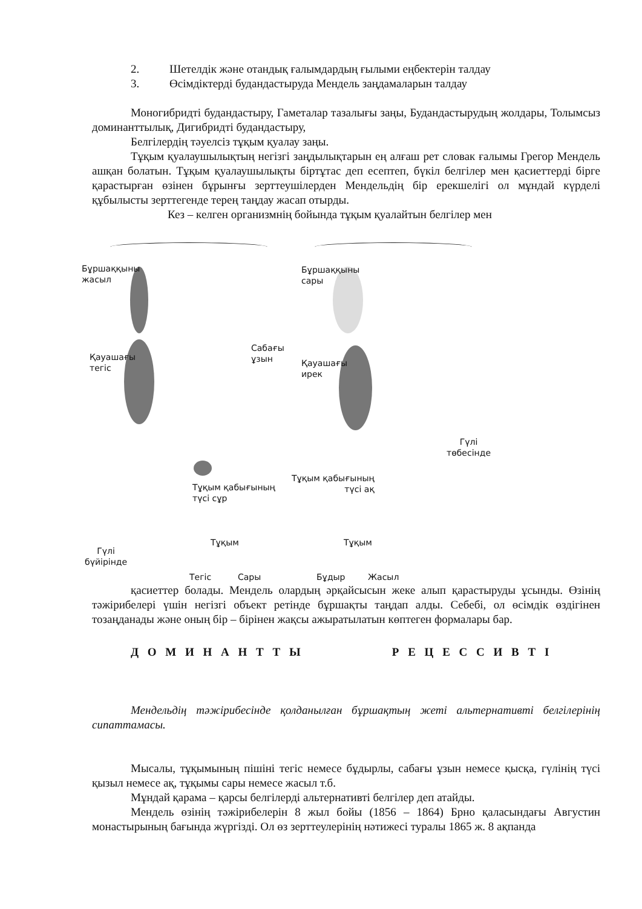2. Шетелдік және отандық ғалымдардың ғылыми еңбектерін талдау
3. Өсімдіктерді будандастыруда Мендель заңдамаларын талдау
Моногибридті будандастыру, Гаметалар тазалығы заңы, Будандастырудың жолдары, Толымсыз доминанттылық, Дигибридті будандастыру,
Белгілердің тәуелсіз тұқым қуалау заңы.
Тұқым қуалаушылықтың негізгі заңдылықтарын ең алғаш рет словак ғалымы Грегор Мендель ашқан болатын. Тұқым қуалаушылықты біртұтас деп есептеп, бүкіл белгілер мен қасиеттерді бірге қарастырған өзінен бұрынғы зерттеушілерден Мендельдің бір ерекшелігі ол мұндай күрделі құбылысты зерттегенде терең таңдау жасап отырды.
Кез – келген организмнің бойында тұқым қуалайтын белгілер мен
Бұршаққыны
жасыл
Қауашағы
тегіс
Сабағы
ұзын
Бұршаққыны
сары
Қауашағы
ирек
Гүлі
төбесінде
Тұқым қабығының
түсі сұр
Тұқым қабығының
түсі ақ
Тұқым Тұқым
Гүлі
бүйірінде
Тегіс Сары Бұдыр Жасыл
қасиеттер болады. Мендель олардың әрқайсысын жеке алып қарастыруды ұсынды. Өзінің тәжірибелері үшін негізгі объект ретінде бұршақты таңдап алды. Себебі, ол өсімдік өздігінен тозаңданады және оның бір – бірінен жақсы ажыратылатын көптеген формалары бар.
Д О М И Н А Н Т Т Ы Р Е Ц Е С С И В Т І
Мендельдің тәжірибесінде қолданылған бұршақтың жеті альтернативті белгілерінің сипаттамасы.
Мысалы, тұқымының пішіні тегіс немесе бұдырлы, сабағы ұзын немесе қысқа, гүлінің түсі қызыл немесе ақ, тұқымы сары немесе жасыл т.б.
Мұндай қарама – қарсы белгілерді альтернативті белгілер деп атайды.
Мендель өзінің тәжірибелерін 8 жыл бойы (1856 – 1864) Брно қаласындағы Августин монастырының бағында жүргізді. Ол өз зерттеулерінің нәтижесі туралы 1865 ж. 8 ақпанда